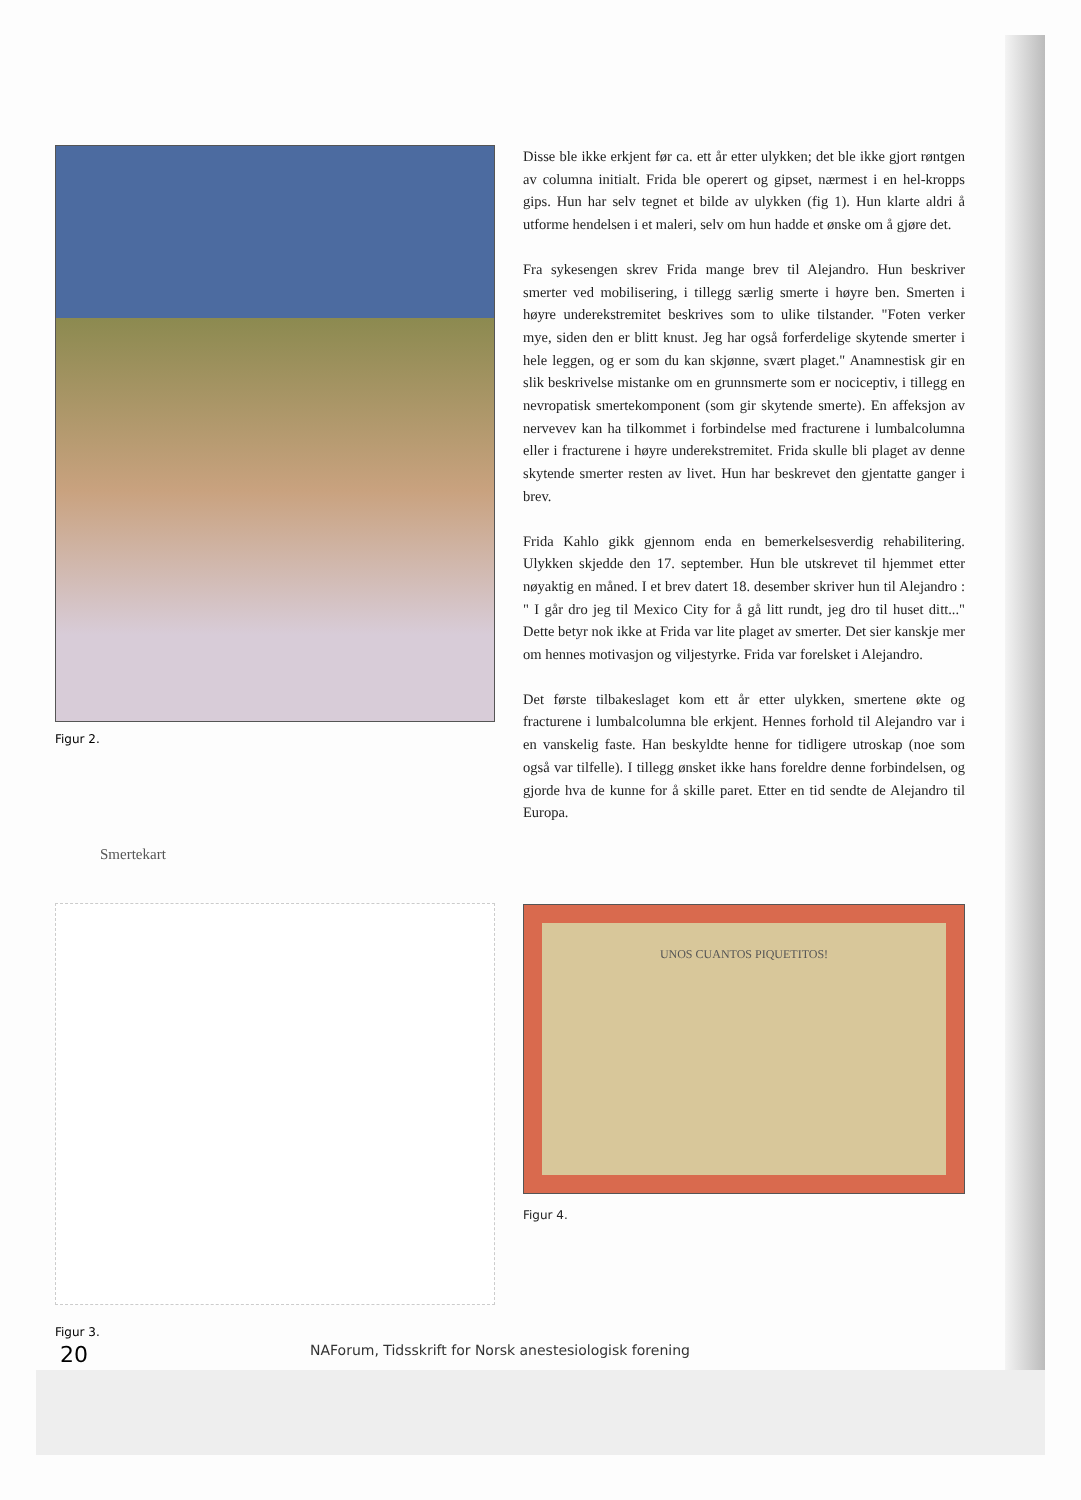Figur 2.
Smertekart
Figur 3.
Disse ble ikke erkjent før ca. ett år etter ulykken; det ble ikke gjort røntgen av columna initialt. Frida ble operert og gipset, nærmest i en hel-kropps gips. Hun har selv tegnet et bilde av ulykken (fig 1). Hun klarte aldri å utforme hendelsen i et maleri, selv om hun hadde et ønske om å gjøre det.
Fra sykesengen skrev Frida mange brev til Alejandro. Hun beskriver smerter ved mobilisering, i tillegg særlig smerte i høyre ben. Smerten i høyre underekstremitet beskrives som to ulike tilstander. "Foten verker mye, siden den er blitt knust. Jeg har også forferdelige skytende smerter i hele leggen, og er som du kan skjønne, svært plaget." Anamnestisk gir en slik beskrivelse mistanke om en grunnsmerte som er nociceptiv, i tillegg en nevropatisk smertekomponent (som gir skytende smerte). En affeksjon av nervevev kan ha tilkommet i forbindelse med fracturene i lumbalcolumna eller i fracturene i høyre underekstremitet. Frida skulle bli plaget av denne skytende smerter resten av livet. Hun har beskrevet den gjentatte ganger i brev.
Frida Kahlo gikk gjennom enda en bemerkelsesverdig rehabilitering. Ulykken skjedde den 17. september. Hun ble utskrevet til hjemmet etter nøyaktig en måned. I et brev datert 18. desember skriver hun til Alejandro : " I går dro jeg til Mexico City for å gå litt rundt, jeg dro til huset ditt..." Dette betyr nok ikke at Frida var lite plaget av smerter. Det sier kanskje mer om hennes motivasjon og viljestyrke. Frida var forelsket i Alejandro.
Det første tilbakeslaget kom ett år etter ulykken, smertene økte og fracturene i lumbalcolumna ble erkjent. Hennes forhold til Alejandro var i en vanskelig faste. Han beskyldte henne for tidligere utroskap (noe som også var tilfelle). I tillegg ønsket ikke hans foreldre denne forbindelsen, og gjorde hva de kunne for å skille paret. Etter en tid sendte de Alejandro til Europa.
UNOS CUANTOS PIQUETITOS!
Figur 4.
20
NAForum, Tidsskrift for Norsk anestesiologisk forening